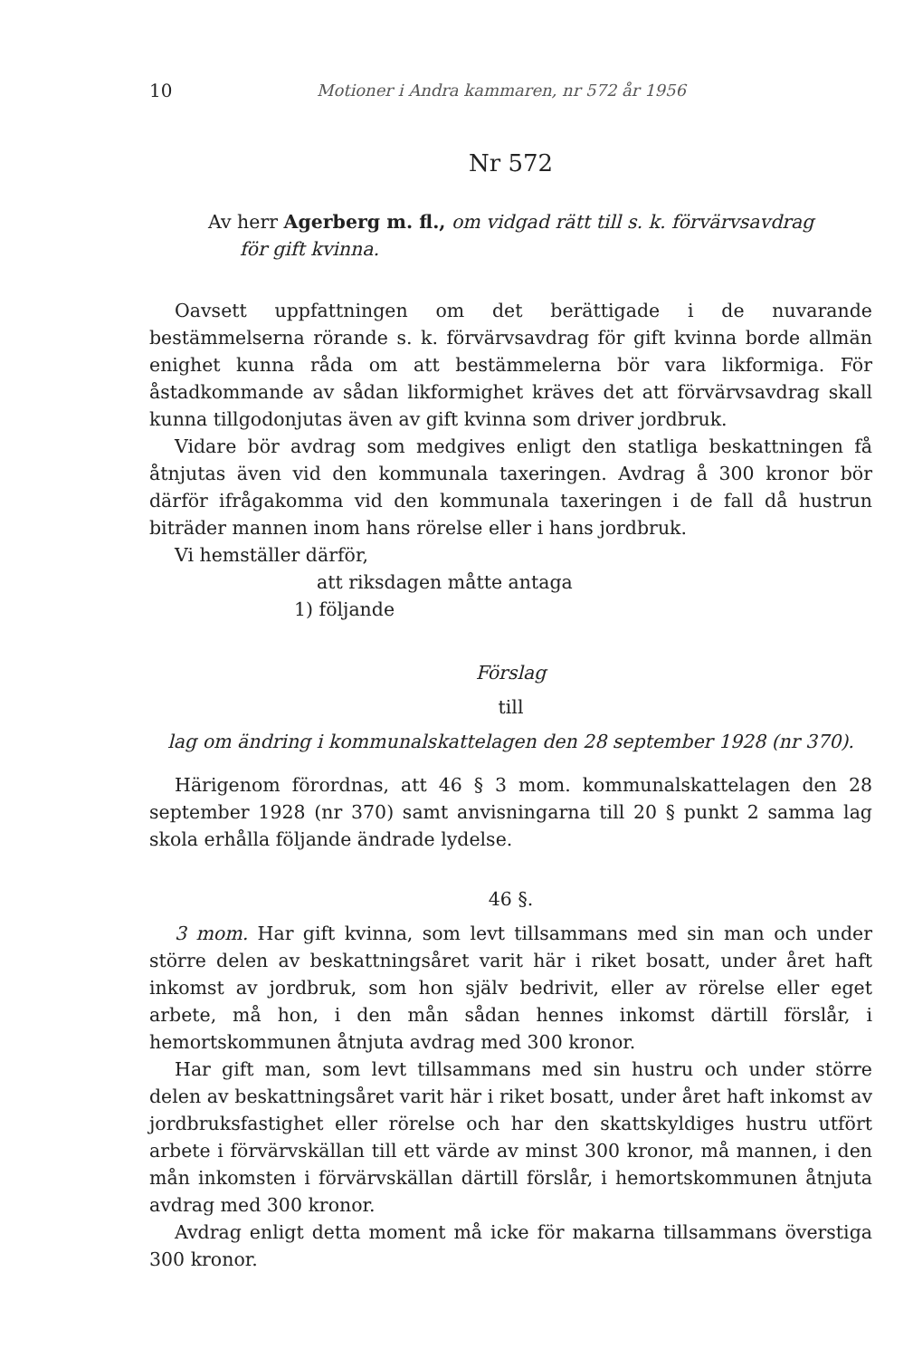10 Motioner i Andra kammaren, nr 572 år 1956
Nr 572
Av herr Agerberg m. fl., om vidgad rätt till s. k. förvärvsavdrag
för gift kvinna.
Oavsett uppfattningen om det berättigade i de nuvarande bestämmelserna rörande s. k. förvärvsavdrag för gift kvinna borde allmän enighet kunna råda om att bestämmelerna bör vara likformiga. För åstadkommande av sådan likformighet kräves det att förvärvsavdrag skall kunna tillgodonjutas även av gift kvinna som driver jordbruk.
Vidare bör avdrag som medgives enligt den statliga beskattningen få åtnjutas även vid den kommunala taxeringen. Avdrag å 300 kronor bör därför ifrågakomma vid den kommunala taxeringen i de fall då hustrun biträder mannen inom hans rörelse eller i hans jordbruk.
Vi hemställer därför,
att riksdagen måtte antaga
1) följande
Förslag
till
lag om ändring i kommunalskattelagen den 28 september 1928 (nr 370).
Härigenom förordnas, att 46 § 3 mom. kommunalskattelagen den 28 september 1928 (nr 370) samt anvisningarna till 20 § punkt 2 samma lag skola erhålla följande ändrade lydelse.
46 §.
3 mom. Har gift kvinna, som levt tillsammans med sin man och under större delen av beskattningsåret varit här i riket bosatt, under året haft inkomst av jordbruk, som hon själv bedrivit, eller av rörelse eller eget arbete, må hon, i den mån sådan hennes inkomst därtill förslår, i hemortskommunen åtnjuta avdrag med 300 kronor.
Har gift man, som levt tillsammans med sin hustru och under större delen av beskattningsåret varit här i riket bosatt, under året haft inkomst av jordbruksfastighet eller rörelse och har den skattskyldiges hustru utfört arbete i förvärvskällan till ett värde av minst 300 kronor, må mannen, i den mån inkomsten i förvärvskällan därtill förslår, i hemortskommunen åtnjuta avdrag med 300 kronor.
Avdrag enligt detta moment må icke för makarna tillsammans överstiga 300 kronor.